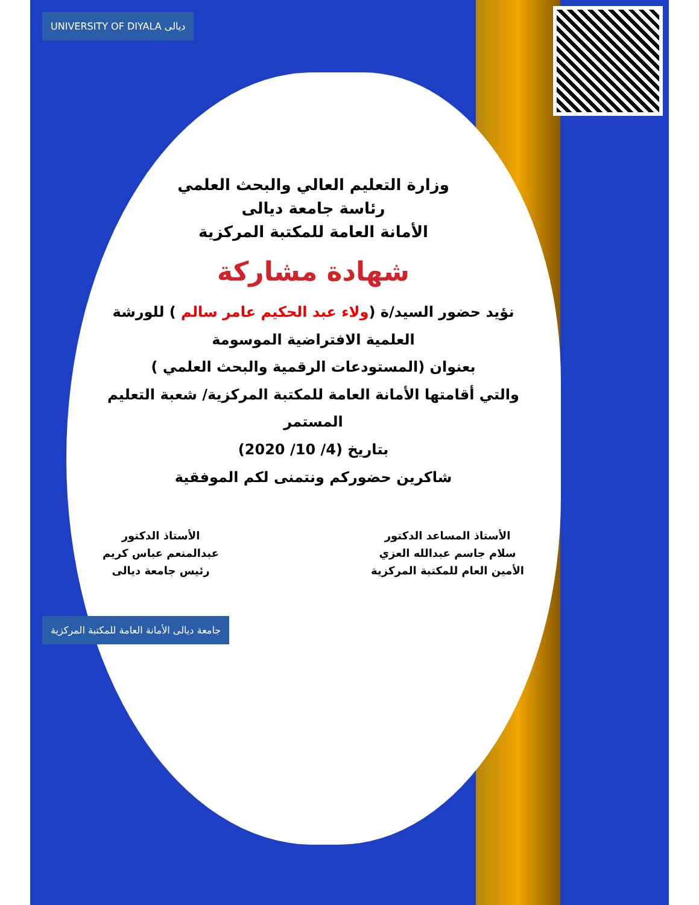UNIVERSITY OF DIYALA ديالى
وزارة التعليم العالي والبحث العلمي
رئاسة جامعة ديالى
الأمانة العامة للمكتبة المركزية
شهادة مشاركة
نؤيد حضور السيد/ة (ولاء عبد الحكيم عامر سالم ) للورشة العلمية الافتراضية الموسومة
بعنوان (المستودعات الرقمية والبحث العلمي )
والتي أقامتها الأمانة العامة للمكتبة المركزية/ شعبة التعليم المستمر
بتاريخ (4/ 10/ 2020)
شاكرين حضوركم ونتمنى لكم الموفقية
الأستاذ المساعد الدكتور
سلام جاسم عبدالله العزي
الأمين العام للمكتبة المركزية
الأستاذ الدكتور
عبدالمنعم عباس كريم
رئيس جامعة ديالى
جامعة ديالى الأمانة العامة للمكتبة المركزية